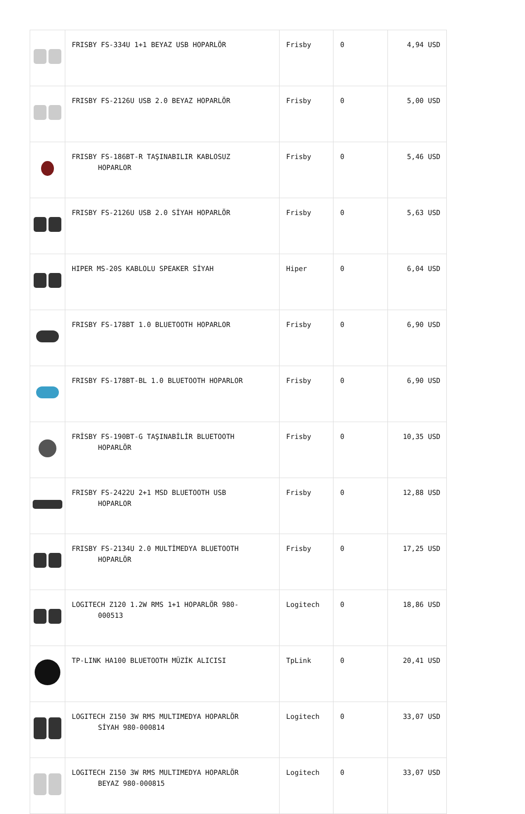| | FRISBY FS-334U 1+1 BEYAZ USB HOPARLÖR | Frisby | 0 | 4,94 USD |
| | FRISBY FS-2126U USB 2.0 BEYAZ HOPARLÖR | Frisby | 0 | 5,00 USD |
| | FRISBY FS-186BT-R TAŞINABILIR KABLOSUZ HOPARLOR | Frisby | 0 | 5,46 USD |
| | FRISBY FS-2126U USB 2.0 SİYAH HOPARLÖR | Frisby | 0 | 5,63 USD |
| | HIPER MS-20S KABLOLU SPEAKER SİYAH | Hiper | 0 | 6,04 USD |
| | FRISBY FS-178BT 1.0 BLUETOOTH HOPARLOR | Frisby | 0 | 6,90 USD |
| | FRISBY FS-178BT-BL 1.0 BLUETOOTH HOPARLOR | Frisby | 0 | 6,90 USD |
| | FRİSBY FS-190BT-G TAŞINABİLİR BLUETOOTH HOPARLÖR | Frisby | 0 | 10,35 USD |
| | FRISBY FS-2422U 2+1 MSD BLUETOOTH USB HOPARLOR | Frisby | 0 | 12,88 USD |
| | FRISBY FS-2134U 2.0 MULTİMEDYA BLUETOOTH HOPARLÖR | Frisby | 0 | 17,25 USD |
| | LOGITECH Z120 1.2W RMS 1+1 HOPARLÖR 980- 000513 | Logitech | 0 | 18,86 USD |
| | TP-LINK HA100 BLUETOOTH MÜZİK ALICISI | TpLink | 0 | 20,41 USD |
| | LOGITECH Z150 3W RMS MULTIMEDYA HOPARLÖR SİYAH 980-000814 | Logitech | 0 | 33,07 USD |
| | LOGITECH Z150 3W RMS MULTIMEDYA HOPARLÖR BEYAZ 980-000815 | Logitech | 0 | 33,07 USD |